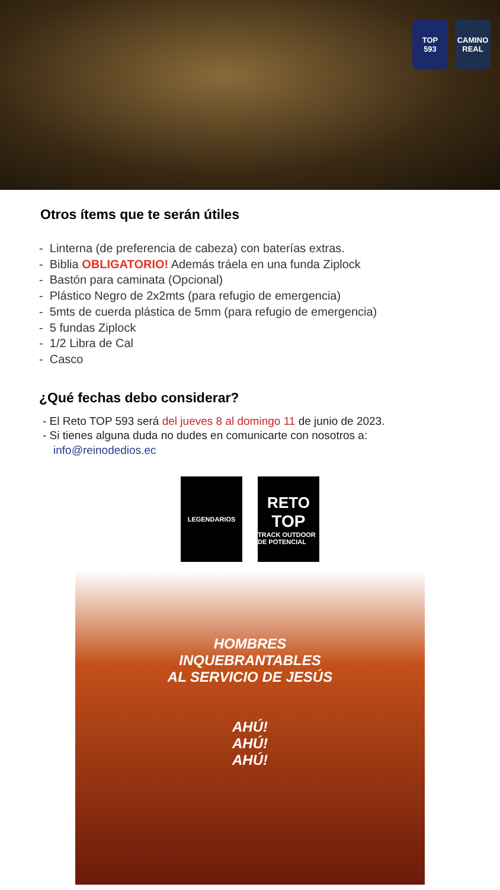TOP
593
CAMINO REAL
Otros ítems que te serán útiles
- Linterna (de preferencia de cabeza) con baterías extras.
- Biblia OBLIGATORIO! Además tráela en una funda Ziplock
- Bastón para caminata (Opcional)
- Plástico Negro de 2x2mts (para refugio de emergencia)
- 5mts de cuerda plástica de 5mm (para refugio de emergencia)
- 5 fundas Ziplock
- 1/2 Libra de Cal
- Casco
¿Qué fechas debo considerar?
- El Reto TOP 593 será del jueves 8 al domingo 11 de junio de 2023.
- Si tienes alguna duda no dudes en comunicarte con nosotros a:
info@reinodedios.ec
LEGENDARIOS
RETO
TOP
TRACK OUTDOOR DE POTENCIAL
HOMBRES
INQUEBRANTABLES
AL SERVICIO DE JESÚS
AHÚ!
AHÚ!
AHÚ!